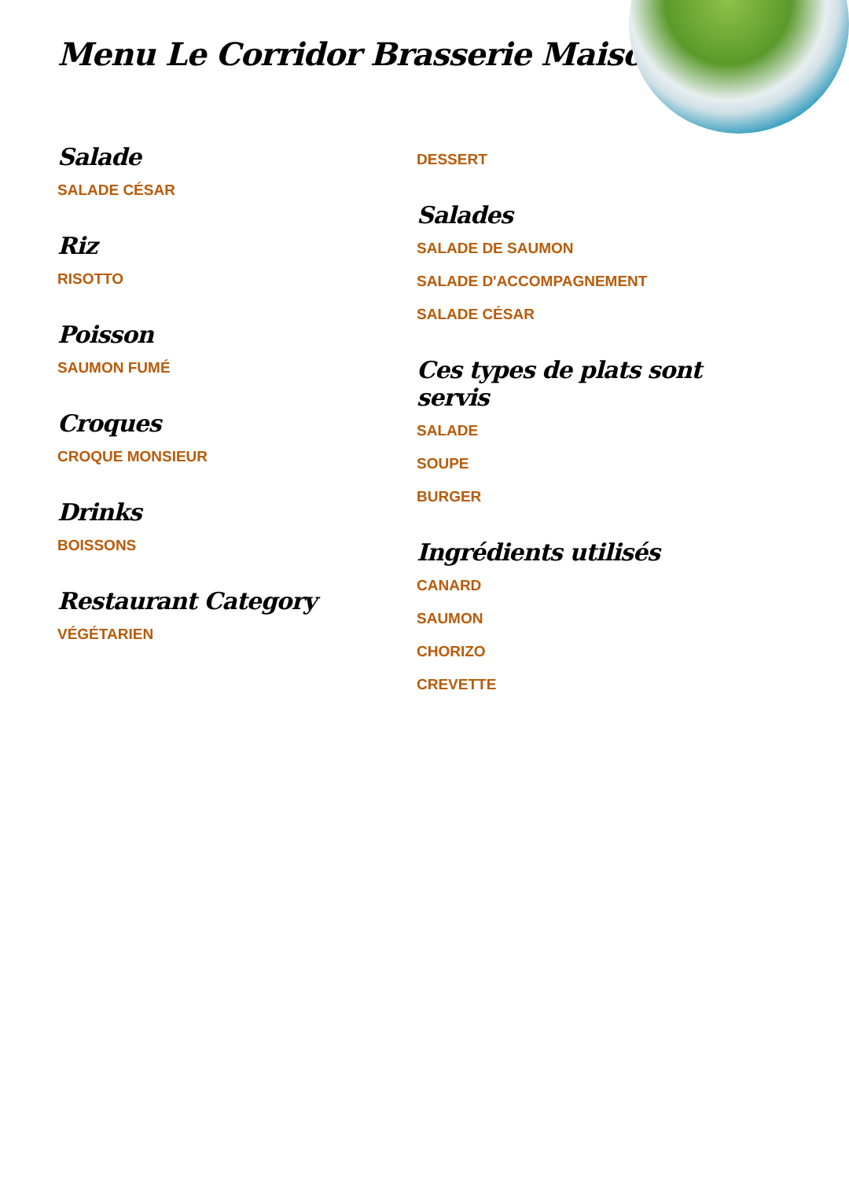Menu Le Corridor Brasserie Maison
Salade
SALADE CÉSAR
Riz
RISOTTO
Poisson
SAUMON FUMÉ
Croques
CROQUE MONSIEUR
Drinks
BOISSONS
Restaurant Category
VÉGÉTARIEN
DESSERT
Salades
SALADE DE SAUMON
SALADE D'ACCOMPAGNEMENT
SALADE CÉSAR
Ces types de plats sont servis
SALADE
SOUPE
BURGER
Ingrédients utilisés
CANARD
SAUMON
CHORIZO
CREVETTE